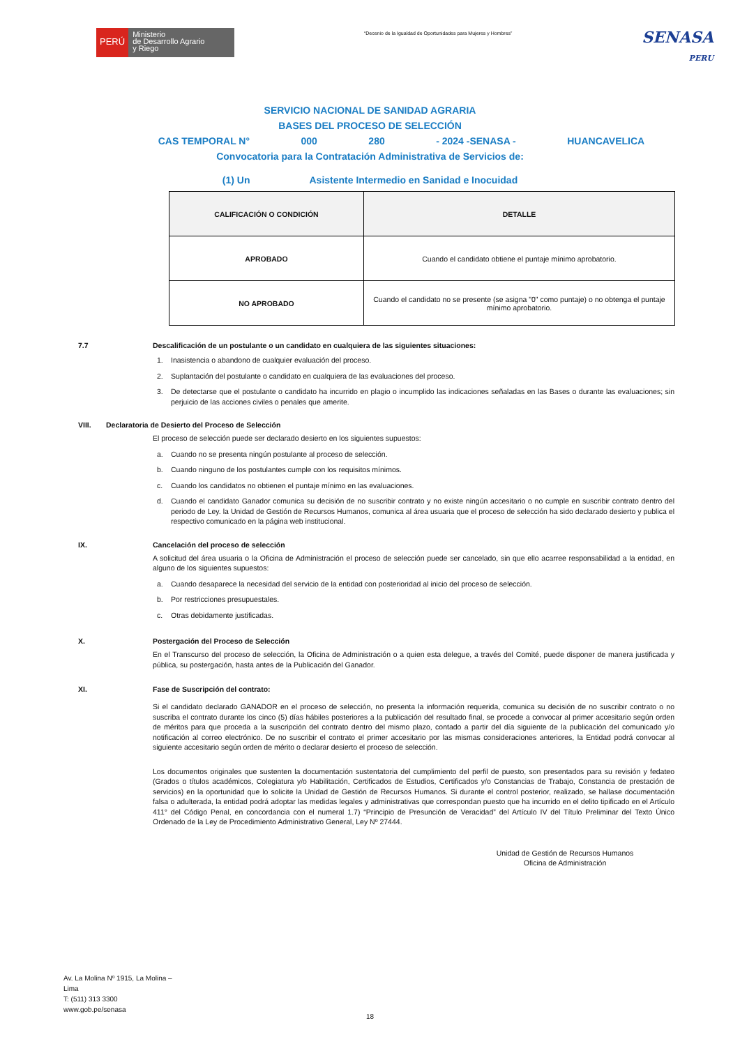PERÚ
Ministerio
de Desarrollo Agrario
y Riego
“Decenio de la Igualdad de Oportunidades para Mujeres y Hombres”
SENASA
PERU
SERVICIO NACIONAL DE SANIDAD AGRARIA
BASES DEL PROCESO DE SELECCIÓN
CAS TEMPORAL N° 000 280 - 2024 -SENASA - HUANCAVELICA
Convocatoria para la Contratación Administrativa de Servicios de:
(1) Un Asistente Intermedio en Sanidad e Inocuidad
| CALIFICACIÓN O CONDICIÓN | DETALLE |
| --- | --- |
| APROBADO | Cuando el candidato obtiene el puntaje mínimo aprobatorio. |
| NO APROBADO | Cuando el candidato no se presente (se asigna "0" como puntaje) o no obtenga el puntaje mínimo aprobatorio. |
7.7 Descalificación de un postulante o un candidato en cualquiera de las siguientes situaciones:
1. Inasistencia o abandono de cualquier evaluación del proceso.
2. Suplantación del postulante o candidato en cualquiera de las evaluaciones del proceso.
3. De detectarse que el postulante o candidato ha incurrido en plagio o incumplido las indicaciones señaladas en las Bases o durante las evaluaciones; sin perjuicio de las acciones civiles o penales que amerite.
VIII. Declaratoria de Desierto del Proceso de Selección
El proceso de selección puede ser declarado desierto en los siguientes supuestos:
a. Cuando no se presenta ningún postulante al proceso de selección.
b. Cuando ninguno de los postulantes cumple con los requisitos mínimos.
c. Cuando los candidatos no obtienen el puntaje mínimo en las evaluaciones.
d. Cuando el candidato Ganador comunica su decisión de no suscribir contrato y no existe ningún accesitario o no cumple en suscribir contrato dentro del periodo de Ley. la Unidad de Gestión de Recursos Humanos, comunica al área usuaria que el proceso de selección ha sido declarado desierto y publica el respectivo comunicado en la página web institucional.
IX. Cancelación del proceso de selección
A solicitud del área usuaria o la Oficina de Administración el proceso de selección puede ser cancelado, sin que ello acarree responsabilidad a la entidad, en alguno de los siguientes supuestos:
a. Cuando desaparece la necesidad del servicio de la entidad con posterioridad al inicio del proceso de selección.
b. Por restricciones presupuestales.
c. Otras debidamente justificadas.
X. Postergación del Proceso de Selección
En el Transcurso del proceso de selección, la Oficina de Administración o a quien esta delegue, a través del Comité, puede disponer de manera justificada y pública, su postergación, hasta antes de la Publicación del Ganador.
XI. Fase de Suscripción del contrato:
Si el candidato declarado GANADOR en el proceso de selección, no presenta la información requerida, comunica su decisión de no suscribir contrato o no suscriba el contrato durante los cinco (5) días hábiles posteriores a la publicación del resultado final, se procede a convocar al primer accesitario según orden de méritos para que proceda a la suscripción del contrato dentro del mismo plazo, contado a partir del día siguiente de la publicación del comunicado y/o notificación al correo electrónico. De no suscribir el contrato el primer accesitario por las mismas consideraciones anteriores, la Entidad podrá convocar al siguiente accesitario según orden de mérito o declarar desierto el proceso de selección.
Los documentos originales que sustenten la documentación sustentatoria del cumplimiento del perfil de puesto, son presentados para su revisión y fedateo (Grados o títulos académicos, Colegiatura y/o Habilitación, Certificados de Estudios, Certificados y/o Constancias de Trabajo, Constancia de prestación de servicios) en la oportunidad que lo solicite la Unidad de Gestión de Recursos Humanos. Si durante el control posterior, realizado, se hallase documentación falsa o adulterada, la entidad podrá adoptar las medidas legales y administrativas que correspondan puesto que ha incurrido en el delito tipificado en el Artículo 411° del Código Penal, en concordancia con el numeral 1.7) “Principio de Presunción de Veracidad” del Artículo IV del Título Preliminar del Texto Único Ordenado de la Ley de Procedimiento Administrativo General, Ley Nº 27444.
Unidad de Gestión de Recursos Humanos
Oficina de Administración
Av. La Molina Nº 1915, La Molina –
Lima
T: (511) 313 3300
www.gob.pe/senasa
18